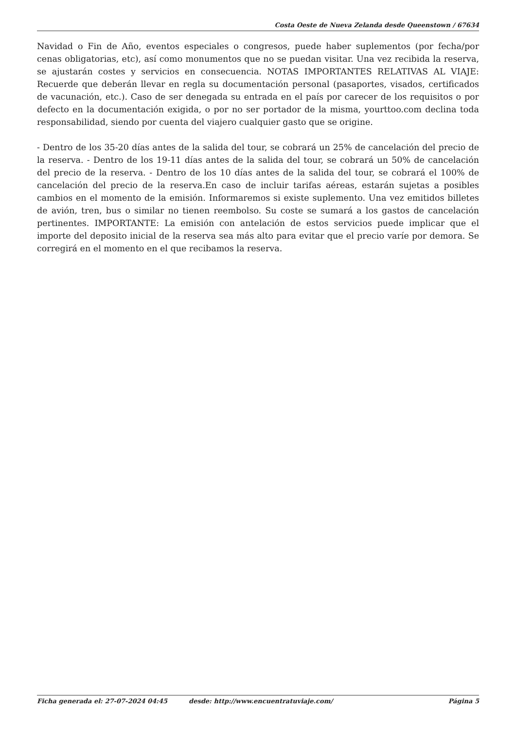Costa Oeste de Nueva Zelanda desde Queenstown / 67634
Navidad o Fin de Año, eventos especiales o congresos, puede haber suplementos (por fecha/por cenas obligatorias, etc), así como monumentos que no se puedan visitar. Una vez recibida la reserva, se ajustarán costes y servicios en consecuencia. NOTAS IMPORTANTES RELATIVAS AL VIAJE: Recuerde que deberán llevar en regla su documentación personal (pasaportes, visados, certificados de vacunación, etc.). Caso de ser denegada su entrada en el país por carecer de los requisitos o por defecto en la documentación exigida, o por no ser portador de la misma, yourttoo.com declina toda responsabilidad, siendo por cuenta del viajero cualquier gasto que se origine.
- Dentro de los 35-20 días antes de la salida del tour, se cobrará un 25% de cancelación del precio de la reserva. - Dentro de los 19-11 días antes de la salida del tour, se cobrará un 50% de cancelación del precio de la reserva. - Dentro de los 10 días antes de la salida del tour, se cobrará el 100% de cancelación del precio de la reserva.En caso de incluir tarifas aéreas, estarán sujetas a posibles cambios en el momento de la emisión. Informaremos si existe suplemento. Una vez emitidos billetes de avión, tren, bus o similar no tienen reembolso. Su coste se sumará a los gastos de cancelación pertinentes. IMPORTANTE: La emisión con antelación de estos servicios puede implicar que el importe del deposito inicial de la reserva sea más alto para evitar que el precio varíe por demora. Se corregirá en el momento en el que recibamos la reserva.
Ficha generada el: 27-07-2024 04:45 desde: http://www.encuentratuviaje.com/ Página 5